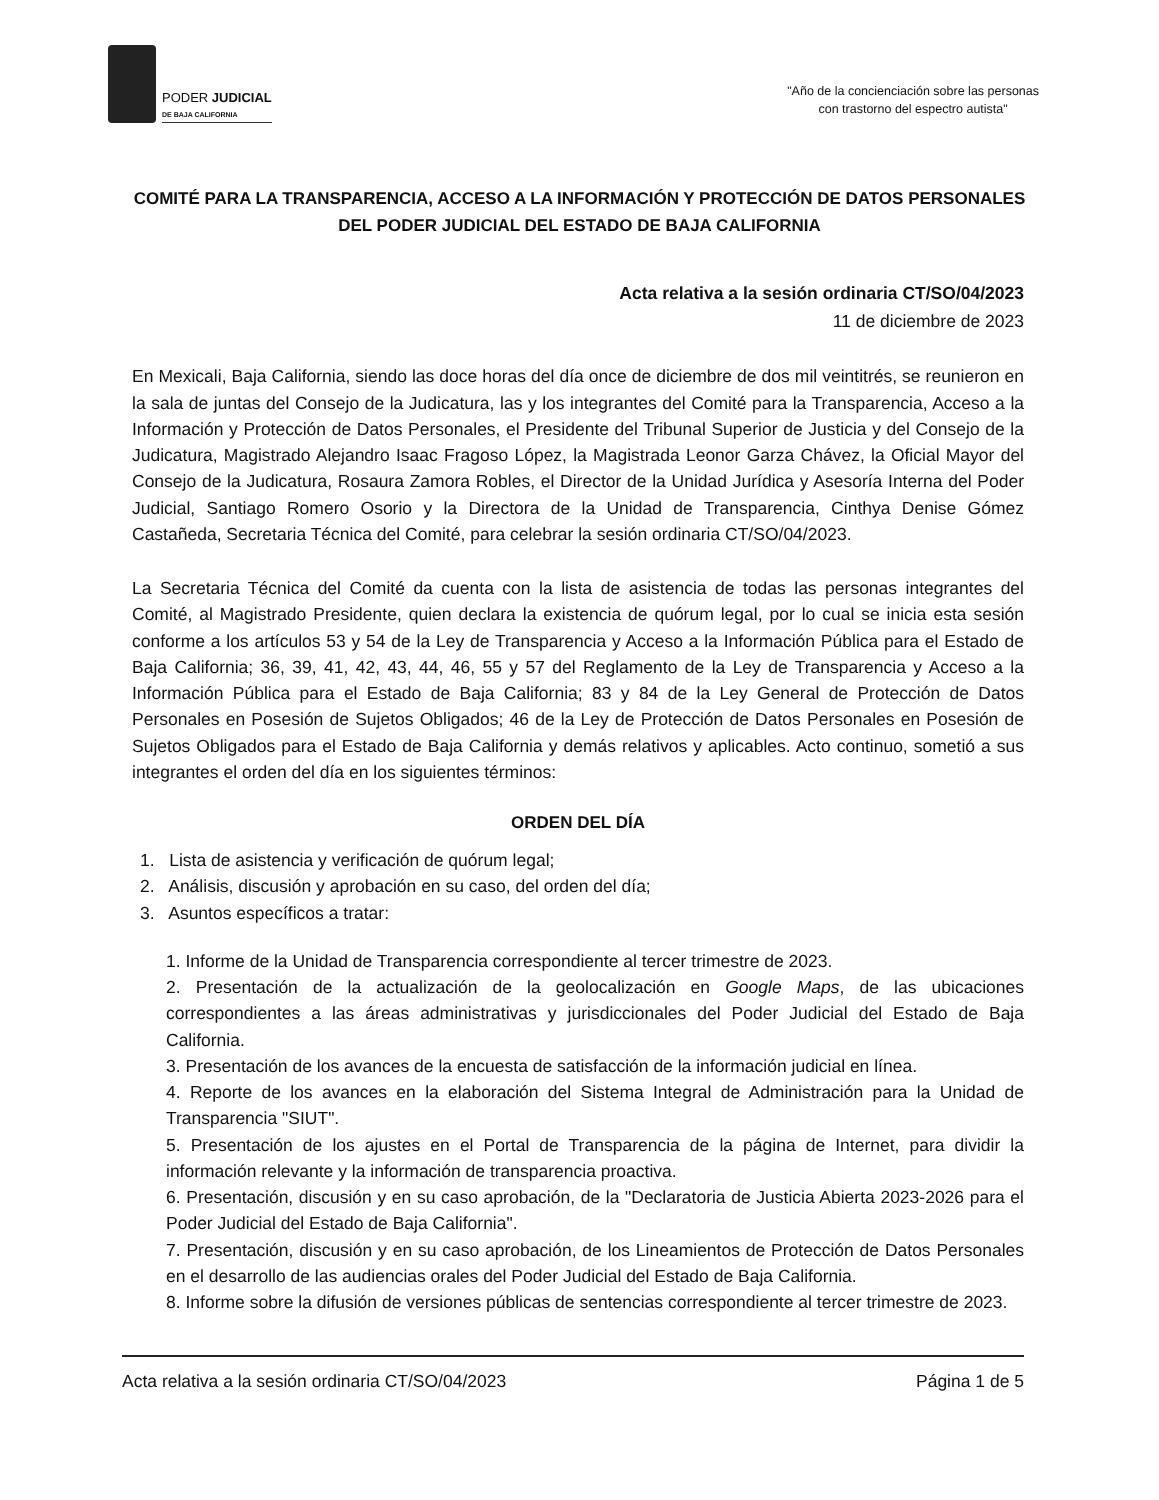PODER JUDICIAL
DE BAJA CALIFORNIA
"Año de la concienciación sobre las personas
con trastorno del espectro autista"
COMITÉ PARA LA TRANSPARENCIA, ACCESO A LA INFORMACIÓN Y PROTECCIÓN DE DATOS PERSONALES DEL PODER JUDICIAL DEL ESTADO DE BAJA CALIFORNIA
Acta relativa a la sesión ordinaria CT/SO/04/2023
11 de diciembre de 2023
En Mexicali, Baja California, siendo las doce horas del día once de diciembre de dos mil veintitrés, se reunieron en la sala de juntas del Consejo de la Judicatura, las y los integrantes del Comité para la Transparencia, Acceso a la Información y Protección de Datos Personales, el Presidente del Tribunal Superior de Justicia y del Consejo de la Judicatura, Magistrado Alejandro Isaac Fragoso López, la Magistrada Leonor Garza Chávez, la Oficial Mayor del Consejo de la Judicatura, Rosaura Zamora Robles, el Director de la Unidad Jurídica y Asesoría Interna del Poder Judicial, Santiago Romero Osorio y la Directora de la Unidad de Transparencia, Cinthya Denise Gómez Castañeda, Secretaria Técnica del Comité, para celebrar la sesión ordinaria CT/SO/04/2023.
La Secretaria Técnica del Comité da cuenta con la lista de asistencia de todas las personas integrantes del Comité, al Magistrado Presidente, quien declara la existencia de quórum legal, por lo cual se inicia esta sesión conforme a los artículos 53 y 54 de la Ley de Transparencia y Acceso a la Información Pública para el Estado de Baja California; 36, 39, 41, 42, 43, 44, 46, 55 y 57 del Reglamento de la Ley de Transparencia y Acceso a la Información Pública para el Estado de Baja California; 83 y 84 de la Ley General de Protección de Datos Personales en Posesión de Sujetos Obligados; 46 de la Ley de Protección de Datos Personales en Posesión de Sujetos Obligados para el Estado de Baja California y demás relativos y aplicables. Acto continuo, sometió a sus integrantes el orden del día en los siguientes términos:
ORDEN DEL DÍA
1. Lista de asistencia y verificación de quórum legal;
2. Análisis, discusión y aprobación en su caso, del orden del día;
3. Asuntos específicos a tratar:
1. Informe de la Unidad de Transparencia correspondiente al tercer trimestre de 2023.
2. Presentación de la actualización de la geolocalización en Google Maps, de las ubicaciones correspondientes a las áreas administrativas y jurisdiccionales del Poder Judicial del Estado de Baja California.
3. Presentación de los avances de la encuesta de satisfacción de la información judicial en línea.
4. Reporte de los avances en la elaboración del Sistema Integral de Administración para la Unidad de Transparencia "SIUT".
5. Presentación de los ajustes en el Portal de Transparencia de la página de Internet, para dividir la información relevante y la información de transparencia proactiva.
6. Presentación, discusión y en su caso aprobación, de la "Declaratoria de Justicia Abierta 2023-2026 para el Poder Judicial del Estado de Baja California".
7. Presentación, discusión y en su caso aprobación, de los Lineamientos de Protección de Datos Personales en el desarrollo de las audiencias orales del Poder Judicial del Estado de Baja California.
8. Informe sobre la difusión de versiones públicas de sentencias correspondiente al tercer trimestre de 2023.
Acta relativa a la sesión ordinaria CT/SO/04/2023 Página 1 de 5